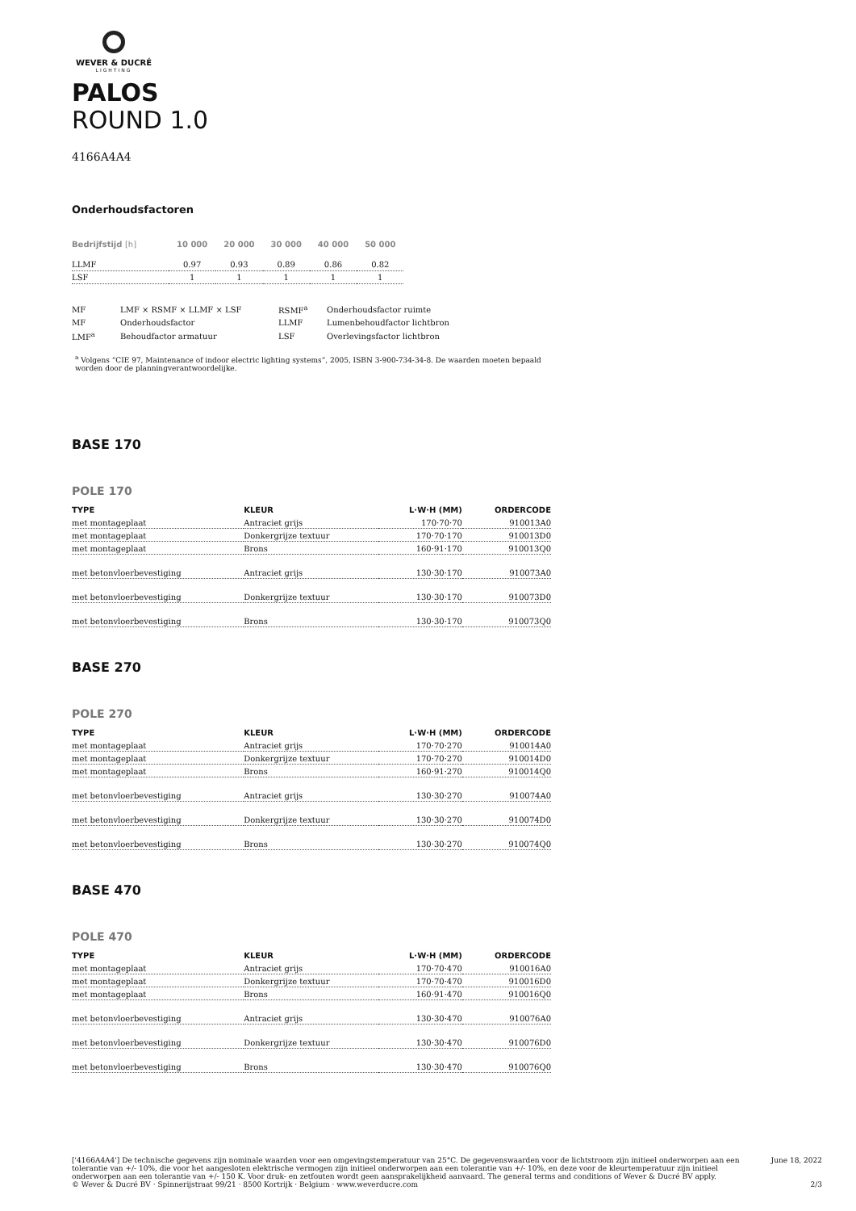WEVER & DUCRÉ
LIGHTING
PALOS
ROUND 1.0
4166A4A4
Onderhoudsfactoren
| Bedrijfstijd [h] | 10 000 | 20 000 | 30 000 | 40 000 | 50 000 |
| --- | --- | --- | --- | --- | --- |
| LLMF | 0.97 | 0.93 | 0.89 | 0.86 | 0.82 |
| LSF | 1 | 1 | 1 | 1 | 1 |
| MF | LMF × RSMF × LLMF × LSF | RSMF<sup>a</sup> | Onderhoudsfactor ruimte |
| MF | Onderhoudsfactor | LLMF | Lumenbehoudfactor lichtbron |
| LMF<sup>a</sup> | Behoudfactor armatuur | LSF | Overlevingsfactor lichtbron |
<sup>a</sup> Volgens “CIE 97, Maintenance of indoor electric lighting systems”, 2005, ISBN 3-900-734-34-8. De waarden moeten bepaald worden door de planningverantwoordelijke.
BASE 170
POLE 170
| TYPE | KLEUR | L·W·H (MM) | ORDERCODE |
| --- | --- | --- | --- |
| met montageplaat | Antraciet grijs | 170·70·70 | 910013A0 |
| met montageplaat | Donkergrijze textuur | 170·70·170 | 910013D0 |
| met montageplaat | Brons | 160·91·170 | 910013Q0 |
| met betonvloerbevestiging | Antraciet grijs | 130·30·170 | 910073A0 |
| met betonvloerbevestiging | Donkergrijze textuur | 130·30·170 | 910073D0 |
| met betonvloerbevestiging | Brons | 130·30·170 | 910073Q0 |
BASE 270
POLE 270
| TYPE | KLEUR | L·W·H (MM) | ORDERCODE |
| --- | --- | --- | --- |
| met montageplaat | Antraciet grijs | 170·70·270 | 910014A0 |
| met montageplaat | Donkergrijze textuur | 170·70·270 | 910014D0 |
| met montageplaat | Brons | 160·91·270 | 910014Q0 |
| met betonvloerbevestiging | Antraciet grijs | 130·30·270 | 910074A0 |
| met betonvloerbevestiging | Donkergrijze textuur | 130·30·270 | 910074D0 |
| met betonvloerbevestiging | Brons | 130·30·270 | 910074Q0 |
BASE 470
POLE 470
| TYPE | KLEUR | L·W·H (MM) | ORDERCODE |
| --- | --- | --- | --- |
| met montageplaat | Antraciet grijs | 170·70·470 | 910016A0 |
| met montageplaat | Donkergrijze textuur | 170·70·470 | 910016D0 |
| met montageplaat | Brons | 160·91·470 | 910016Q0 |
| met betonvloerbevestiging | Antraciet grijs | 130·30·470 | 910076A0 |
| met betonvloerbevestiging | Donkergrijze textuur | 130·30·470 | 910076D0 |
| met betonvloerbevestiging | Brons | 130·30·470 | 910076Q0 |
['4166A4A4'] De technische gegevens zijn nominale waarden voor een omgevingstemperatuur van 25°C. De gegevenswaarden voor de lichtstroom zijn initieel onderworpen aan een tolerantie van +/- 10%, die voor het aangesloten elektrische vermogen zijn initieel onderworpen aan een tolerantie van +/- 10%, en deze voor de kleurtemperatuur zijn initieel onderworpen aan een tolerantie van +/- 150 K. Voor druk- en zetfouten wordt geen aansprakelijkheid aanvaard. The general terms and conditions of Wever & Ducré BV apply.
© Wever & Ducré BV · Spinnerijstraat 99/21 · 8500 Kortrijk · Belgium · www.weverducre.com
June 18, 2022
2/3